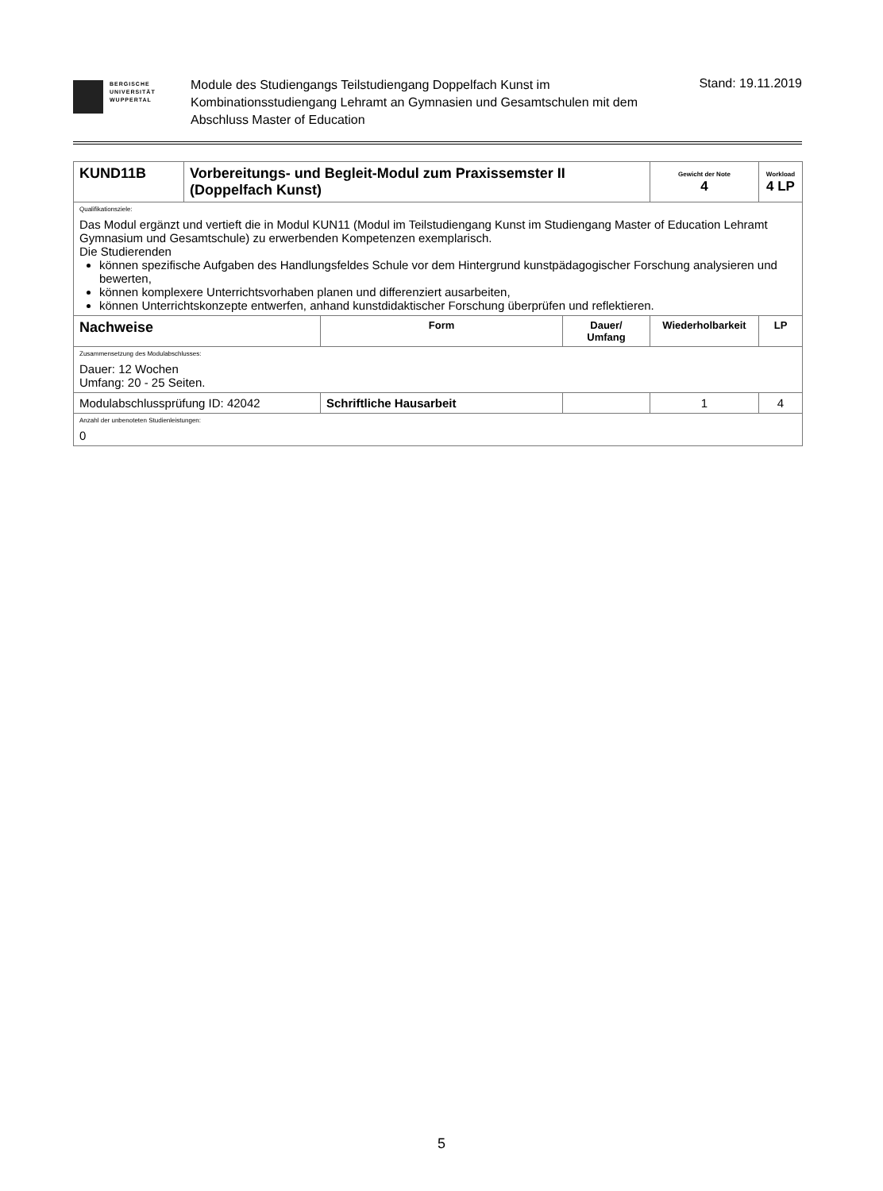BERGISCHE
UNIVERSITÄT
WUPPERTAL
Module des Studiengangs Teilstudiengang Doppelfach Kunst im Kombinationsstudiengang Lehramt an Gymnasien und Gesamtschulen mit dem Abschluss Master of Education
Stand: 19.11.2019
| KUND11B | Vorbereitungs- und Begleit-Modul zum Praxissemster II (Doppelfach Kunst) | | | Gewicht der Note 4 | Workload 4 LP | |
| Qualifikationsziele: Das Modul ergänzt und vertieft die in Modul KUN11 (Modul im Teilstudiengang Kunst im Studiengang Master of Education Lehramt Gymnasium und Gesamtschule) zu erwerbenden Kompetenzen exemplarisch. Die Studierenden können spezifische Aufgaben des Handlungsfeldes Schule vor dem Hintergrund kunstpädagogischer Forschung analysieren und bewerten, können komplexere Unterrichtsvorhaben planen und differenziert ausarbeiten, können Unterrichtskonzepte entwerfen, anhand kunstdidaktischer Forschung überprüfen und reflektieren. | | | | | | |
| Nachweise | | Form | Dauer/ Umfang | Wiederholbarkeit | | LP |
| Zusammensetzung des Modulabschlusses: Dauer: 12 Wochen Umfang: 20 - 25 Seiten. | | | | | | |
| Modulabschlussprüfung ID: 42042 | | Schriftliche Hausarbeit | | 1 | | 4 |
| Anzahl der unbenoteten Studienleistungen: 0 | | | | | | |
5